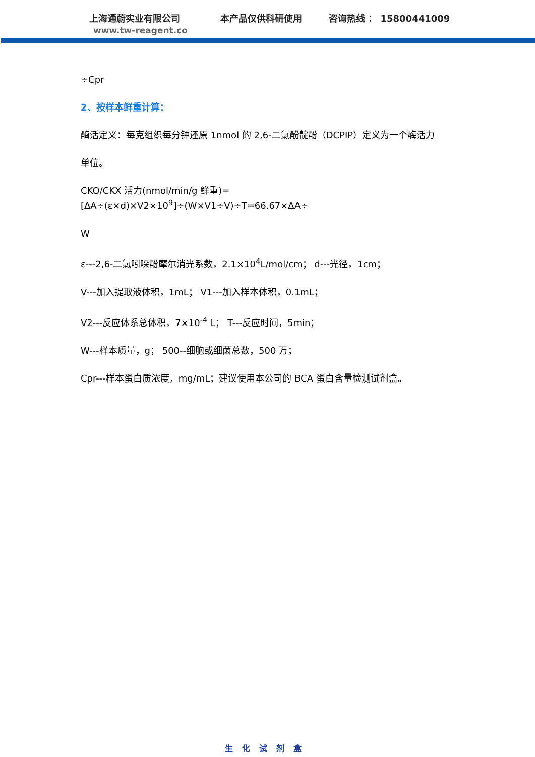上海通蔚实业有限公司 本产品仅供科研使用 咨询热线 ： 15800441009
www.tw-reagent.co
÷Cpr
2、按样本鲜重计算：
酶活定义：每克组织每分钟还原 1nmol 的 2,6-二氯酚靛酚（DCPIP）定义为一个酶活力
单位。
CKO/CKX 活力(nmol/min/g 鲜重)=[ΔA÷(ε×d)×V2×10<sup>9</sup>]÷(W×V1÷V)÷T=66.67×ΔA÷
W
ε---2,6-二氯吲哚酚摩尔消光系数，2.1×10<sup>4</sup>L/mol/cm； d---光径，1cm；
V---加入提取液体积，1mL； V1---加入样本体积，0.1mL；
V2---反应体系总体积，7×10<sup>-4</sup> L； T---反应时间，5min；
W---样本质量，g； 500--细胞或细菌总数，500 万；
Cpr---样本蛋白质浓度，mg/mL；建议使用本公司的 BCA 蛋白含量检测试剂盒。
生化试剂盒